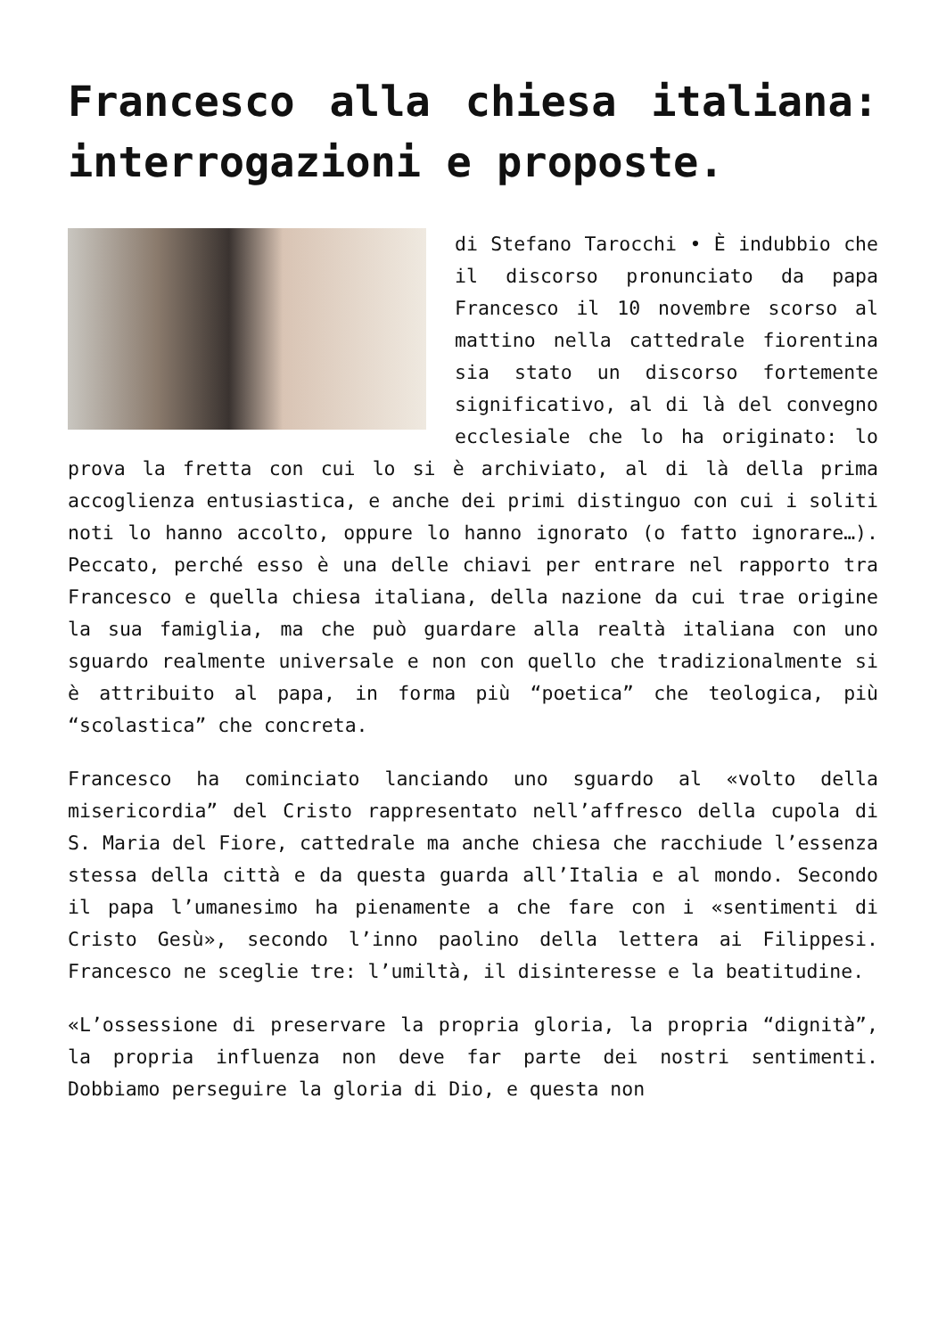Francesco alla chiesa italiana: interrogazioni e proposte.
di Stefano Tarocchi • È indubbio che il discorso pronunciato da papa Francesco il 10 novembre scorso al mattino nella cattedrale fiorentina sia stato un discorso fortemente significativo, al di là del convegno ecclesiale che lo ha originato: lo prova la fretta con cui lo si è archiviato, al di là della prima accoglienza entusiastica, e anche dei primi distinguo con cui i soliti noti lo hanno accolto, oppure lo hanno ignorato (o fatto ignorare…). Peccato, perché esso è una delle chiavi per entrare nel rapporto tra Francesco e quella chiesa italiana, della nazione da cui trae origine la sua famiglia, ma che può guardare alla realtà italiana con uno sguardo realmente universale e non con quello che tradizionalmente si è attribuito al papa, in forma più “poetica” che teologica, più “scolastica” che concreta.
Francesco ha cominciato lanciando uno sguardo al «volto della misericordia” del Cristo rappresentato nell’affresco della cupola di S. Maria del Fiore, cattedrale ma anche chiesa che racchiude l’essenza stessa della città e da questa guarda all’Italia e al mondo. Secondo il papa l’umanesimo ha pienamente a che fare con i «sentimenti di Cristo Gesù», secondo l’inno paolino della lettera ai Filippesi. Francesco ne sceglie tre: l’umiltà, il disinteresse e la beatitudine.
«L’ossessione di preservare la propria gloria, la propria “dignità”, la propria influenza non deve far parte dei nostri sentimenti. Dobbiamo perseguire la gloria di Dio, e questa non